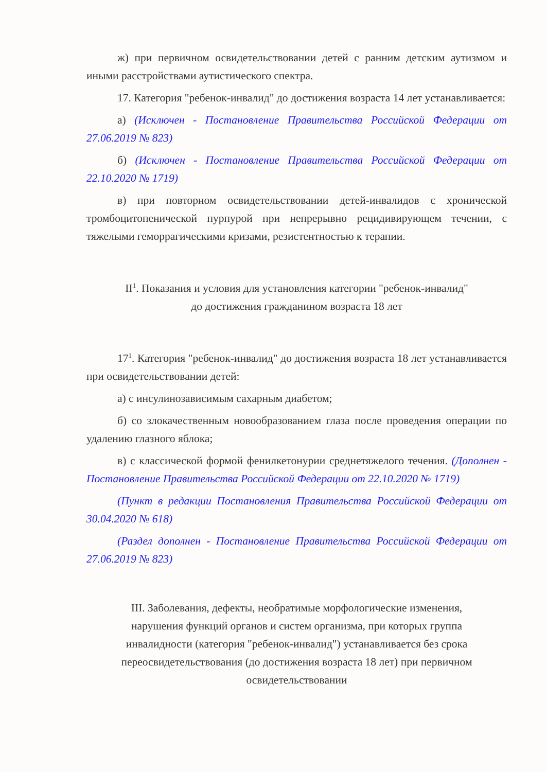ж) при первичном освидетельствовании детей с ранним детским аутизмом и иными расстройствами аутистического спектра.
17. Категория "ребенок-инвалид" до достижения возраста 14 лет устанавливается:
а) (Исключен - Постановление Правительства Российской Федерации от 27.06.2019 № 823)
б) (Исключен - Постановление Правительства Российской Федерации от 22.10.2020 № 1719)
в) при повторном освидетельствовании детей-инвалидов с хронической тромбоцитопенической пурпурой при непрерывно рецидивирующем течении, с тяжелыми геморрагическими кризами, резистентностью к терапии.
II<sup>1</sup>. Показания и условия для установления категории "ребенок-инвалид"
до достижения гражданином возраста 18 лет
17<sup>1</sup>. Категория "ребенок-инвалид" до достижения возраста 18 лет устанавливается при освидетельствовании детей:
а) с инсулинозависимым сахарным диабетом;
б) со злокачественным новообразованием глаза после проведения операции по удалению глазного яблока;
в) с классической формой фенилкетонурии среднетяжелого течения. (Дополнен - Постановление Правительства Российской Федерации от 22.10.2020 № 1719)
(Пункт в редакции Постановления Правительства Российской Федерации от 30.04.2020 № 618)
(Раздел дополнен - Постановление Правительства Российской Федерации от 27.06.2019 № 823)
III. Заболевания, дефекты, необратимые морфологические изменения, нарушения функций органов и систем организма, при которых группа инвалидности (категория "ребенок-инвалид") устанавливается без срока переосвидетельствования (до достижения возраста 18 лет) при первичном освидетельствовании